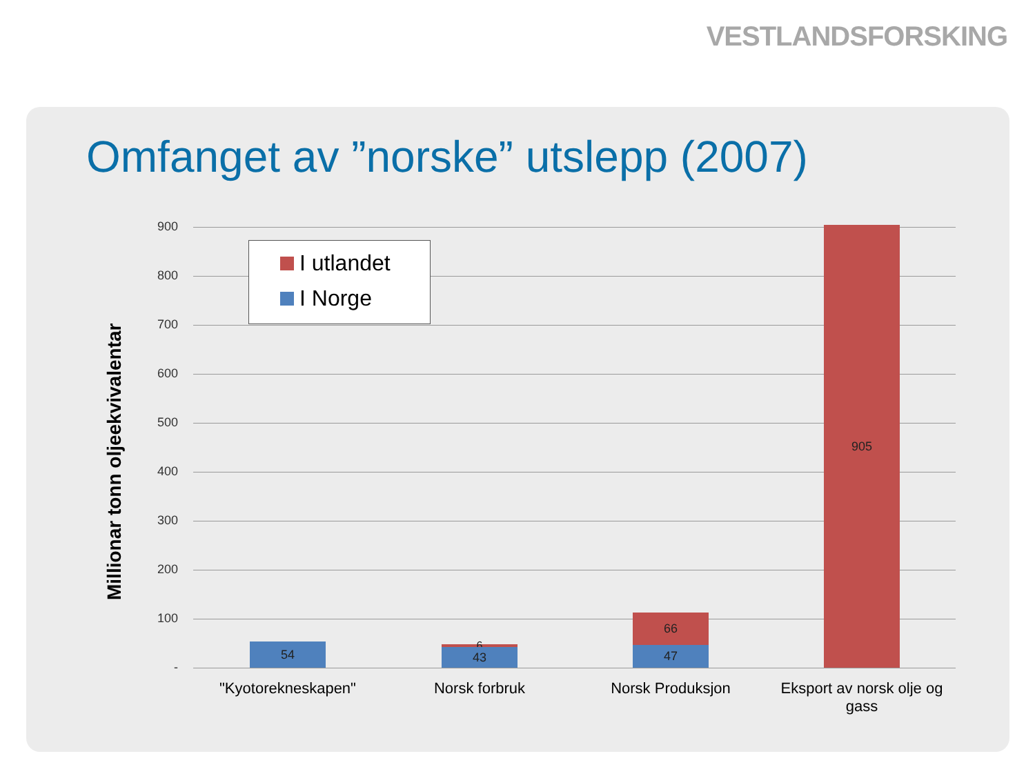VESTLANDSFORSKING
Omfanget av ”norske” utslepp (2007)
Millionar tonn oljeekvivalentar
900
800
700
600
500
400
300
200
100
-
I utlandet
I Norge
54 6 43
66
47
905
"Kyotorekneskapen" Norsk forbruk Norsk Produksjon
Eksport av norsk olje og gass